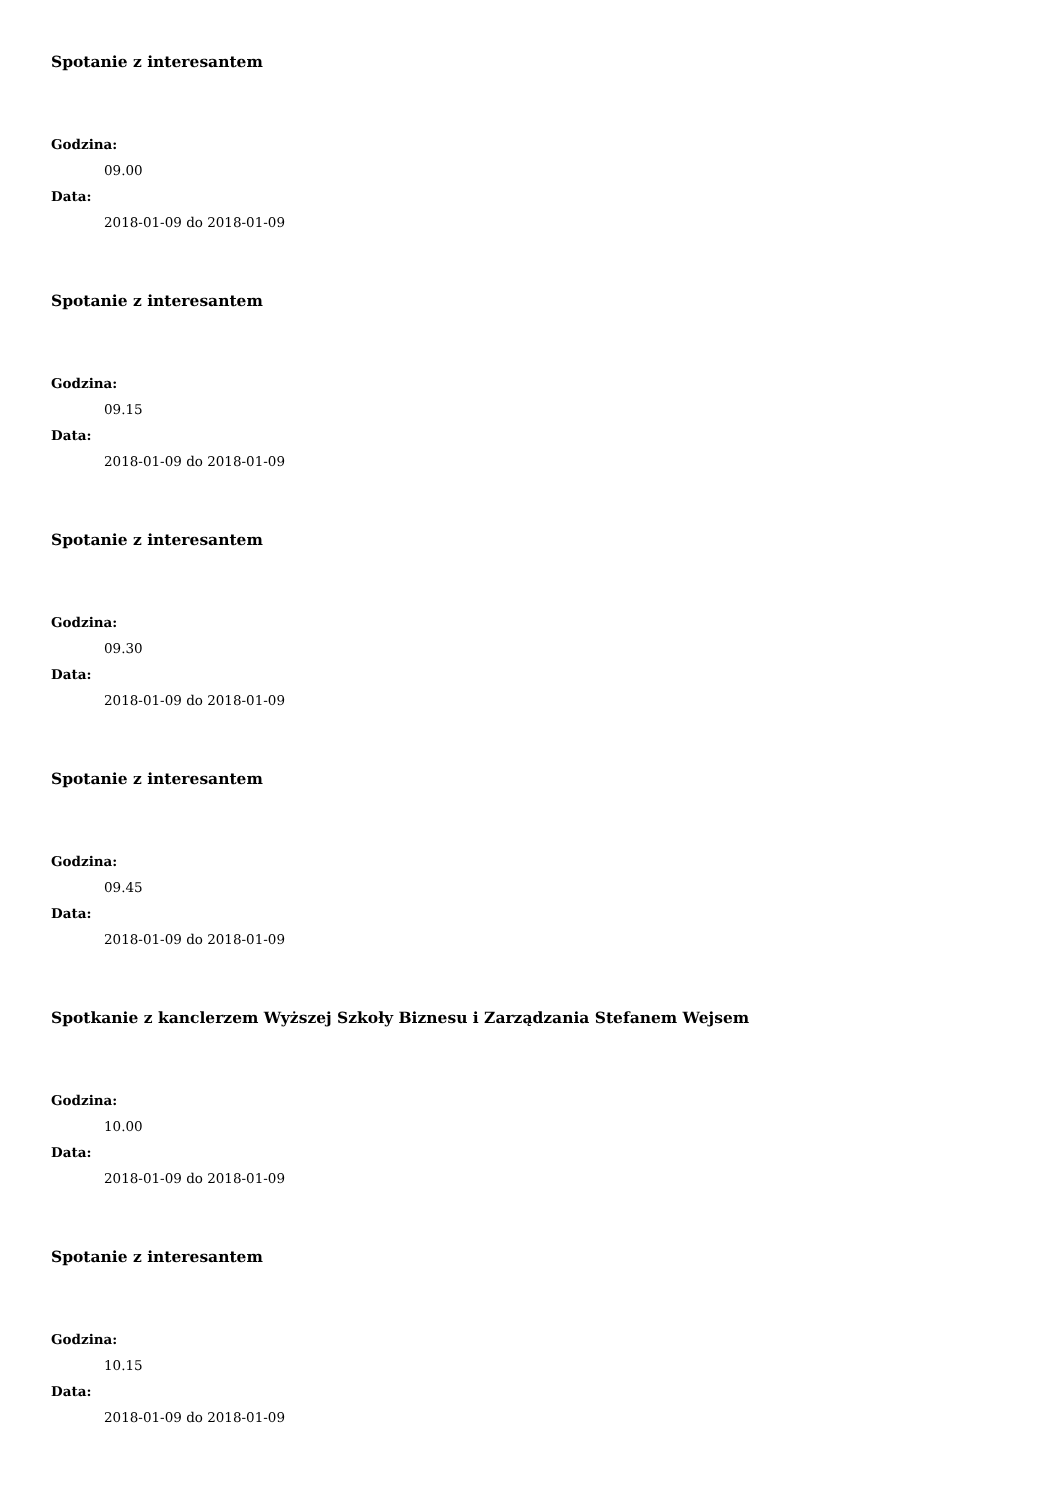Spotanie z interesantem
Godzina:
09.00
Data:
2018-01-09 do 2018-01-09
Spotanie z interesantem
Godzina:
09.15
Data:
2018-01-09 do 2018-01-09
Spotanie z interesantem
Godzina:
09.30
Data:
2018-01-09 do 2018-01-09
Spotanie z interesantem
Godzina:
09.45
Data:
2018-01-09 do 2018-01-09
Spotkanie z kanclerzem Wyższej Szkoły Biznesu i Zarządzania Stefanem Wejsem
Godzina:
10.00
Data:
2018-01-09 do 2018-01-09
Spotanie z interesantem
Godzina:
10.15
Data:
2018-01-09 do 2018-01-09